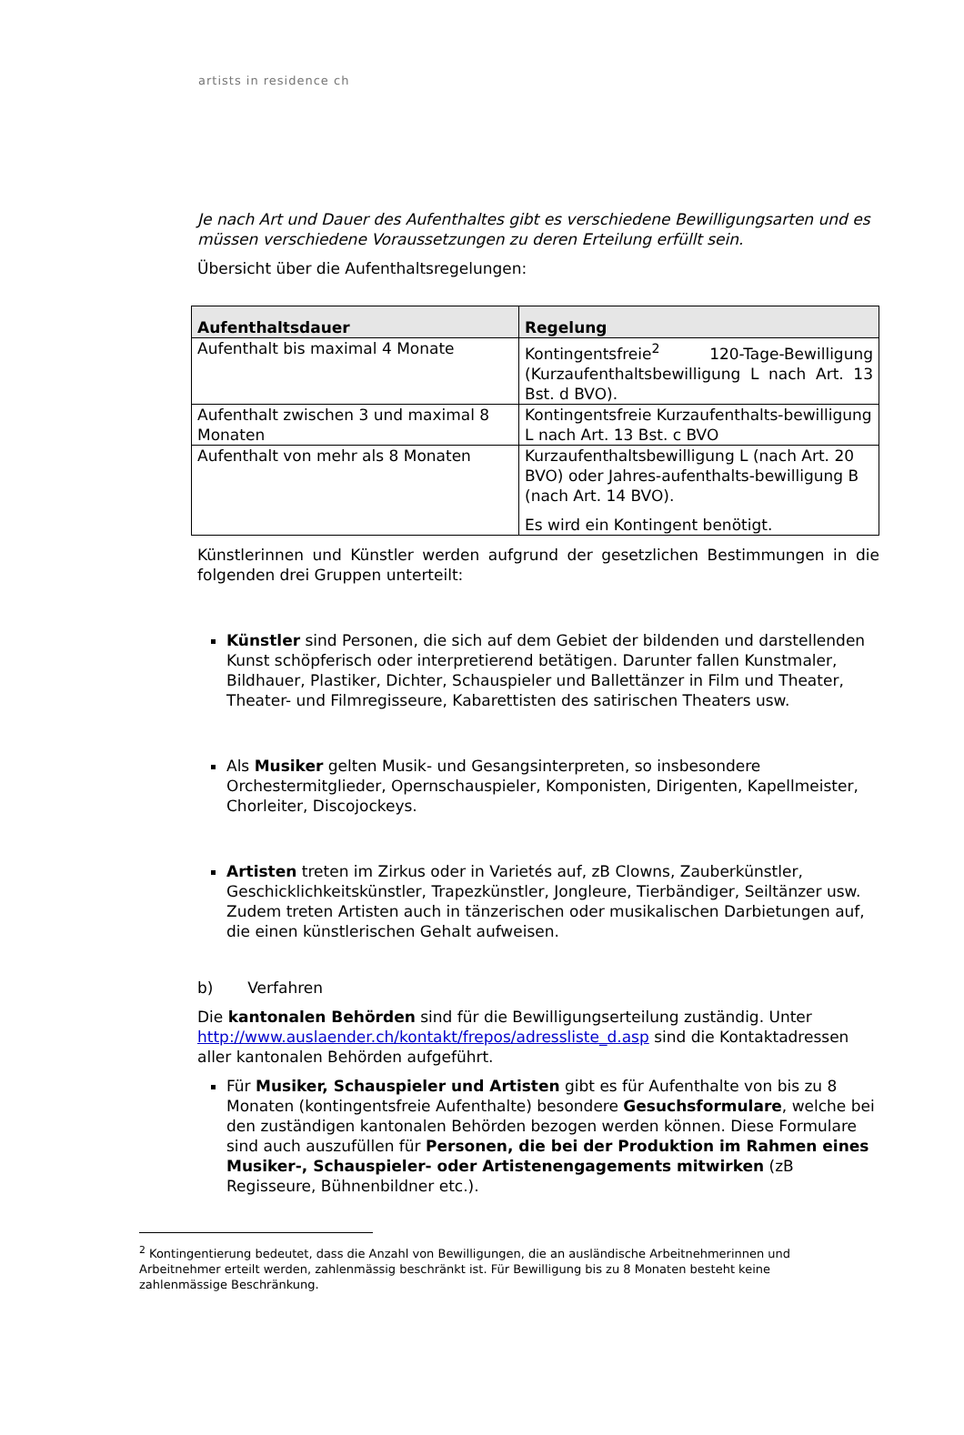artists in residence ch
Je nach Art und Dauer des Aufenthaltes gibt es verschiedene Bewilligungsarten und es müssen verschiedene Voraussetzungen zu deren Erteilung erfüllt sein.
Übersicht über die Aufenthaltsregelungen:
| Aufenthaltsdauer | Regelung |
| --- | --- |
| Aufenthalt bis maximal 4 Monate | Kontingentsfreie<sup>2</sup> 120-Tage-Bewilligung (Kurzaufenthaltsbewilligung L nach Art. 13 Bst. d BVO). |
| Aufenthalt zwischen 3 und maximal 8 Monaten | Kontingentsfreie Kurzaufenthalts-bewilligung L nach Art. 13 Bst. c BVO |
| Aufenthalt von mehr als 8 Monaten | Kurzaufenthaltsbewilligung L (nach Art. 20 BVO) oder Jahres-aufenthalts-bewilligung B (nach Art. 14 BVO). Es wird ein Kontingent benötigt. |
Künstlerinnen und Künstler werden aufgrund der gesetzlichen Bestimmungen in die folgenden drei Gruppen unterteilt:
Künstler sind Personen, die sich auf dem Gebiet der bildenden und darstellenden Kunst schöpferisch oder interpretierend betätigen. Darunter fallen Kunstmaler, Bildhauer, Plastiker, Dichter, Schauspieler und Ballettänzer in Film und Theater, Theater- und Filmregisseure, Kabarettisten des satirischen Theaters usw.
Als Musiker gelten Musik- und Gesangsinterpreten, so insbesondere Orchestermitglieder, Opernschauspieler, Komponisten, Dirigenten, Kapellmeister, Chorleiter, Discojockeys.
Artisten treten im Zirkus oder in Varietés auf, zB Clowns, Zauberkünstler, Geschicklichkeitskünstler, Trapezkünstler, Jongleure, Tierbändiger, Seiltänzer usw. Zudem treten Artisten auch in tänzerischen oder musikalischen Darbietungen auf, die einen künstlerischen Gehalt aufweisen.
b) Verfahren
Die kantonalen Behörden sind für die Bewilligungserteilung zuständig. Unter http://www.auslaender.ch/kontakt/frepos/adressliste_d.asp sind die Kontaktadressen aller kantonalen Behörden aufgeführt.
Für Musiker, Schauspieler und Artisten gibt es für Aufenthalte von bis zu 8 Monaten (kontingentsfreie Aufenthalte) besondere Gesuchsformulare, welche bei den zuständigen kantonalen Behörden bezogen werden können. Diese Formulare sind auch auszufüllen für Personen, die bei der Produktion im Rahmen eines Musiker-, Schauspieler- oder Artistenengagements mitwirken (zB Regisseure, Bühnenbildner etc.).
<sup>2</sup> Kontingentierung bedeutet, dass die Anzahl von Bewilligungen, die an ausländische Arbeitnehmerinnen und Arbeitnehmer erteilt werden, zahlenmässig beschränkt ist. Für Bewilligung bis zu 8 Monaten besteht keine zahlenmässige Beschränkung.